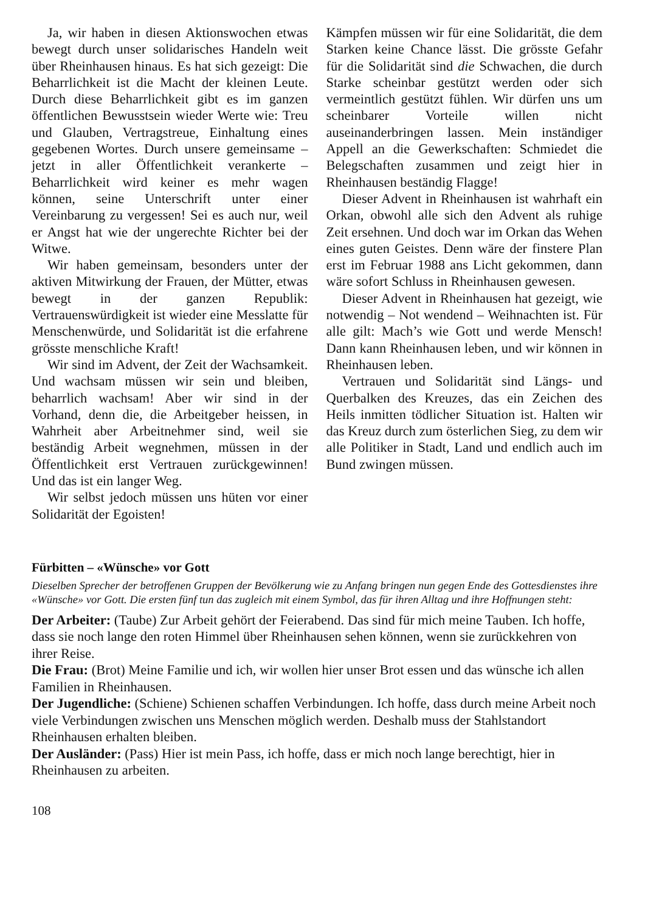Ja, wir haben in diesen Aktionswochen etwas bewegt durch unser solidarisches Handeln weit über Rheinhausen hinaus. Es hat sich gezeigt: Die Beharrlichkeit ist die Macht der kleinen Leute. Durch diese Beharrlichkeit gibt es im ganzen öffentlichen Bewusstsein wieder Werte wie: Treu und Glauben, Vertragstreue, Einhaltung eines gegebenen Wortes. Durch unsere gemeinsame – jetzt in aller Öffentlichkeit verankerte – Beharrlichkeit wird keiner es mehr wagen können, seine Unterschrift unter einer Vereinbarung zu vergessen! Sei es auch nur, weil er Angst hat wie der ungerechte Richter bei der Witwe.
Wir haben gemeinsam, besonders unter der aktiven Mitwirkung der Frauen, der Mütter, etwas bewegt in der ganzen Republik: Vertrauenswürdigkeit ist wieder eine Messlatte für Menschenwürde, und Solidarität ist die erfahrene grösste menschliche Kraft!
Wir sind im Advent, der Zeit der Wachsamkeit. Und wachsam müssen wir sein und bleiben, beharrlich wachsam! Aber wir sind in der Vorhand, denn die, die Arbeitgeber heissen, in Wahrheit aber Arbeitnehmer sind, weil sie beständig Arbeit wegnehmen, müssen in der Öffentlichkeit erst Vertrauen zurückgewinnen! Und das ist ein langer Weg.
Wir selbst jedoch müssen uns hüten vor einer Solidarität der Egoisten!
Kämpfen müssen wir für eine Solidarität, die dem Starken keine Chance lässt. Die grösste Gefahr für die Solidarität sind die Schwachen, die durch Starke scheinbar gestützt werden oder sich vermeintlich gestützt fühlen. Wir dürfen uns um scheinbarer Vorteile willen nicht auseinanderbringen lassen. Mein inständiger Appell an die Gewerkschaften: Schmiedet die Belegschaften zusammen und zeigt hier in Rheinhausen beständig Flagge!
Dieser Advent in Rheinhausen ist wahrhaft ein Orkan, obwohl alle sich den Advent als ruhige Zeit ersehnen. Und doch war im Orkan das Wehen eines guten Geistes. Denn wäre der finstere Plan erst im Februar 1988 ans Licht gekommen, dann wäre sofort Schluss in Rheinhausen gewesen.
Dieser Advent in Rheinhausen hat gezeigt, wie notwendig – Not wendend – Weihnachten ist. Für alle gilt: Mach’s wie Gott und werde Mensch! Dann kann Rheinhausen leben, und wir können in Rheinhausen leben.
Vertrauen und Solidarität sind Längs- und Querbalken des Kreuzes, das ein Zeichen des Heils inmitten tödlicher Situation ist. Halten wir das Kreuz durch zum österlichen Sieg, zu dem wir alle Politiker in Stadt, Land und endlich auch im Bund zwingen müssen.
Fürbitten – «Wünsche» vor Gott
Dieselben Sprecher der betroffenen Gruppen der Bevölkerung wie zu Anfang bringen nun gegen Ende des Gottesdienstes ihre «Wünsche» vor Gott. Die ersten fünf tun das zugleich mit einem Symbol, das für ihren Alltag und ihre Hoffnungen steht:
Der Arbeiter: (Taube) Zur Arbeit gehört der Feierabend. Das sind für mich meine Tauben. Ich hoffe, dass sie noch lange den roten Himmel über Rheinhausen sehen können, wenn sie zurückkehren von ihrer Reise.
Die Frau: (Brot) Meine Familie und ich, wir wollen hier unser Brot essen und das wünsche ich allen Familien in Rheinhausen.
Der Jugendliche: (Schiene) Schienen schaffen Verbindungen. Ich hoffe, dass durch meine Arbeit noch viele Verbindungen zwischen uns Menschen möglich werden. Deshalb muss der Stahlstandort Rheinhausen erhalten bleiben.
Der Ausländer: (Pass) Hier ist mein Pass, ich hoffe, dass er mich noch lange berechtigt, hier in Rheinhausen zu arbeiten.
108